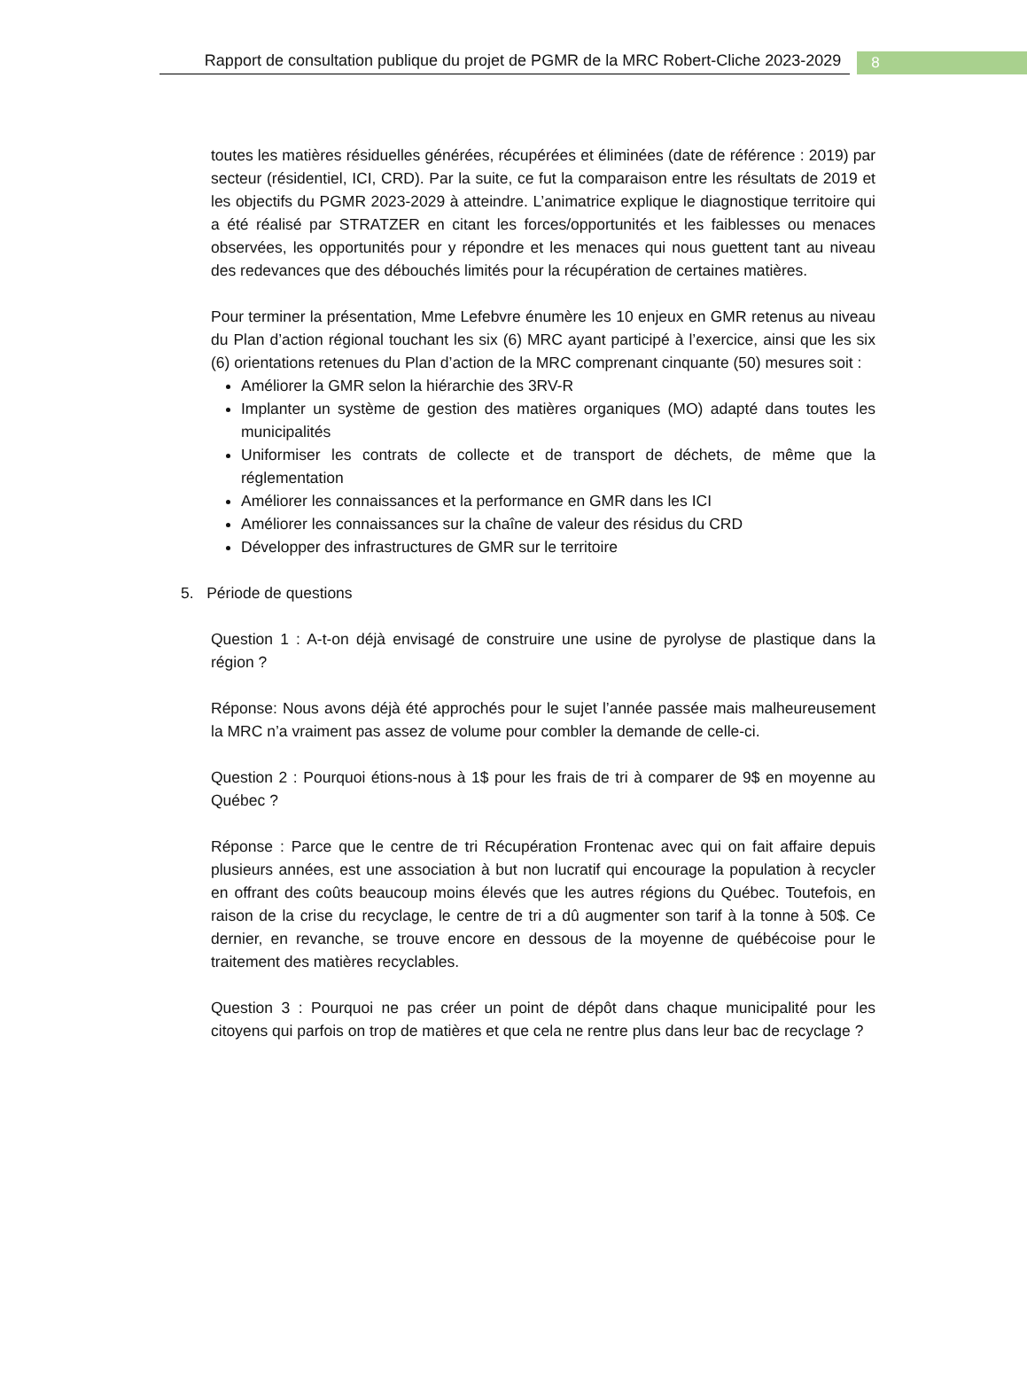Rapport de consultation publique du projet de PGMR de la MRC Robert-Cliche 2023-2029
8
toutes les matières résiduelles générées, récupérées et éliminées (date de référence : 2019) par secteur (résidentiel, ICI, CRD). Par la suite, ce fut la comparaison entre les résultats de 2019 et les objectifs du PGMR 2023-2029 à atteindre. L’animatrice explique le diagnostique territoire qui a été réalisé par STRATZER en citant les forces/opportunités et les faiblesses ou menaces observées, les opportunités pour y répondre et les menaces qui nous guettent tant au niveau des redevances que des débouchés limités pour la récupération de certaines matières.
Pour terminer la présentation, Mme Lefebvre énumère les 10 enjeux en GMR retenus au niveau du Plan d’action régional touchant les six (6) MRC ayant participé à l’exercice, ainsi que les six (6) orientations retenues du Plan d’action de la MRC comprenant cinquante (50) mesures soit :
Améliorer la GMR selon la hiérarchie des 3RV-R
Implanter un système de gestion des matières organiques (MO) adapté dans toutes les municipalités
Uniformiser les contrats de collecte et de transport de déchets, de même que la réglementation
Améliorer les connaissances et la performance en GMR dans les ICI
Améliorer les connaissances sur la chaîne de valeur des résidus du CRD
Développer des infrastructures de GMR sur le territoire
5. Période de questions
Question 1 : A-t-on déjà envisagé de construire une usine de pyrolyse de plastique dans la région ?
Réponse: Nous avons déjà été approchés pour le sujet l’année passée mais malheureusement la MRC n’a vraiment pas assez de volume pour combler la demande de celle-ci.
Question 2 : Pourquoi étions-nous à 1$ pour les frais de tri à comparer de 9$ en moyenne au Québec ?
Réponse : Parce que le centre de tri Récupération Frontenac avec qui on fait affaire depuis plusieurs années, est une association à but non lucratif qui encourage la population à recycler en offrant des coûts beaucoup moins élevés que les autres régions du Québec. Toutefois, en raison de la crise du recyclage, le centre de tri a dû augmenter son tarif à la tonne à 50$. Ce dernier, en revanche, se trouve encore en dessous de la moyenne de québécoise pour le traitement des matières recyclables.
Question 3 : Pourquoi ne pas créer un point de dépôt dans chaque municipalité pour les citoyens qui parfois on trop de matières et que cela ne rentre plus dans leur bac de recyclage ?